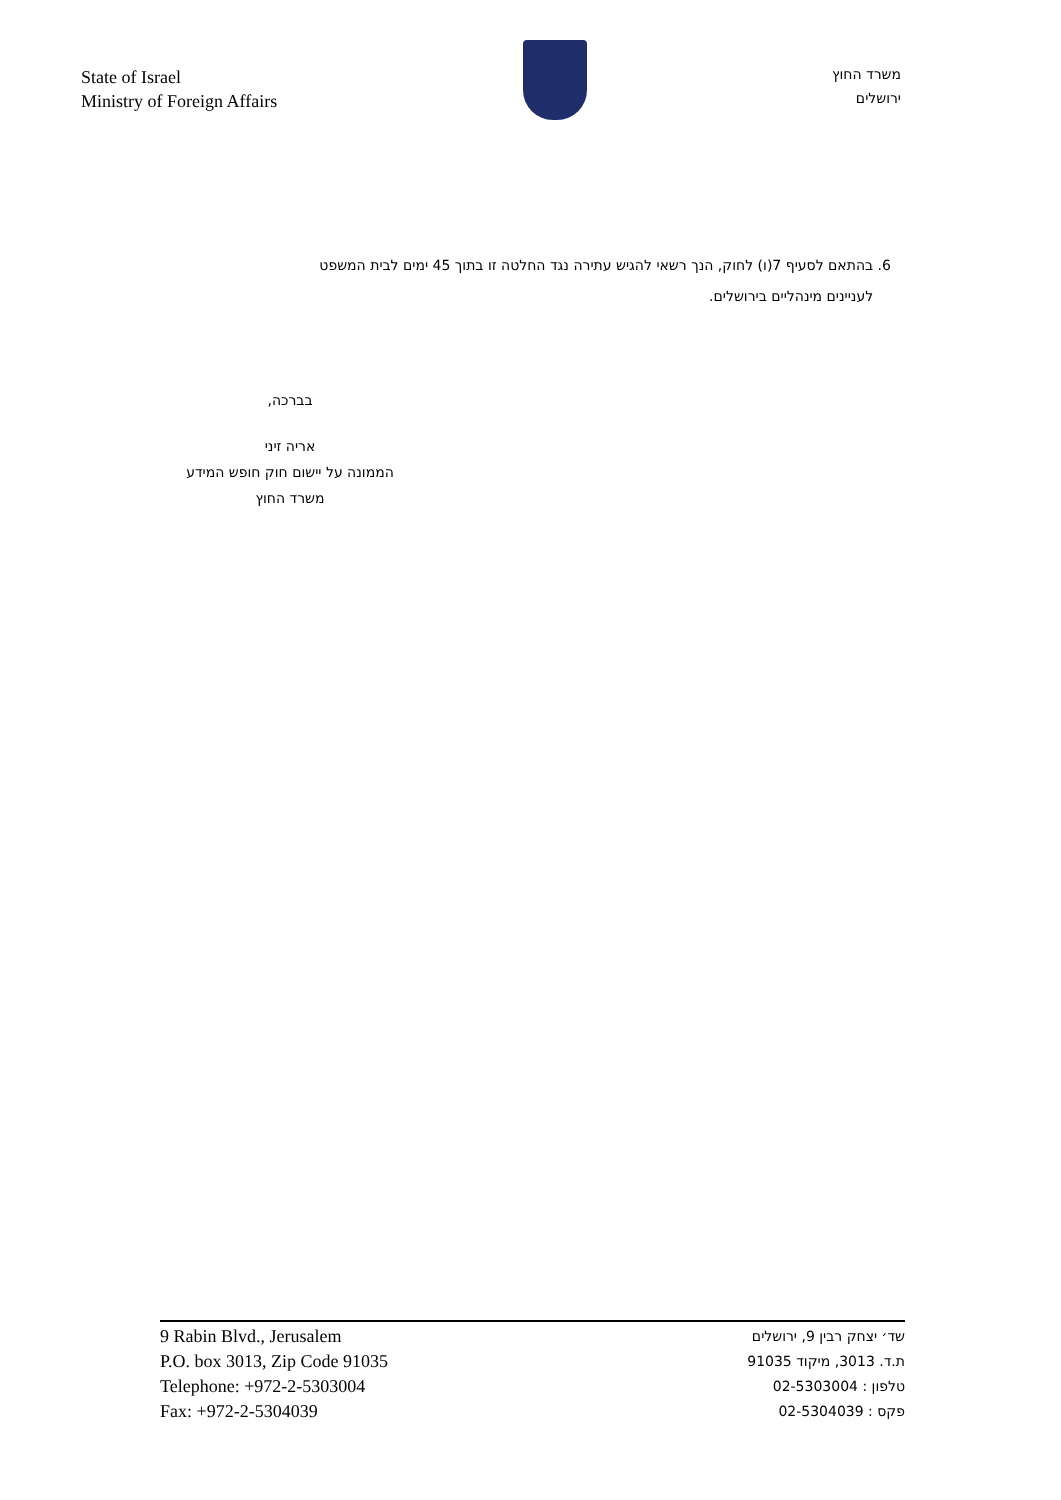State of Israel
Ministry of Foreign Affairs
משרד החוץ
ירושלים
6. בהתאם לסעיף 7(ו) לחוק, הנך רשאי להגיש עתירה נגד החלטה זו בתוך 45 ימים לבית המשפט
לעניינים מינהליים בירושלים.
בברכה,
אריה זיני
הממונה על יישום חוק חופש המידע
משרד החוץ
9 Rabin Blvd., Jerusalem
P.O. box 3013, Zip Code 91035
Telephone: +972-2-5303004
Fax: +972-2-5304039
שד׳ יצחק רבין 9, ירושלים
ת.ד. 3013, מיקוד 91035
טלפון : 02-5303004
פקס : 02-5304039